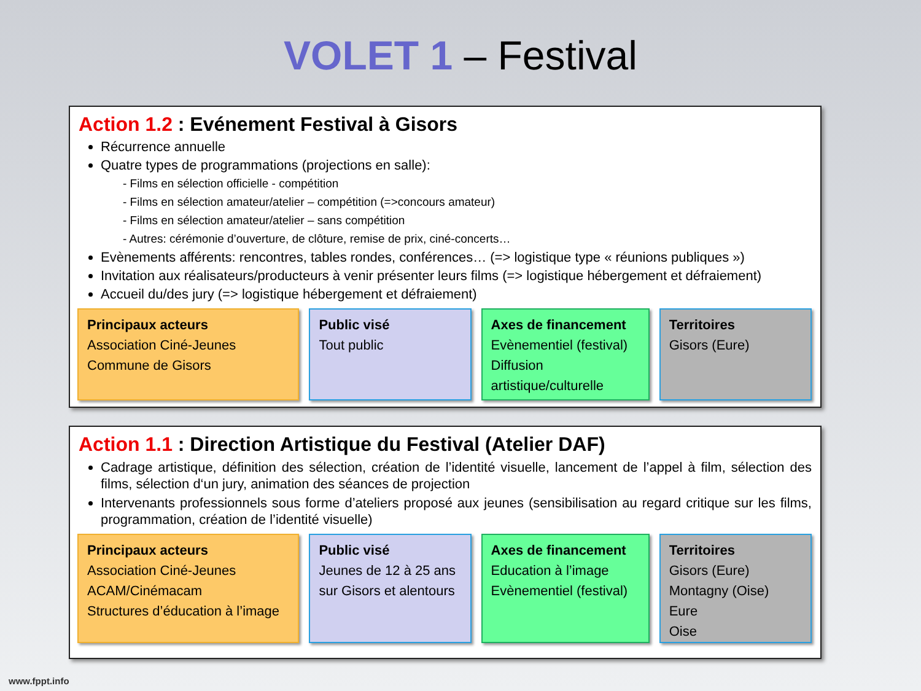VOLET 1 – Festival
Action 1.2 : Evénement Festival à Gisors
Récurrence annuelle
Quatre types de programmations (projections en salle):
- Films en sélection officielle - compétition
- Films en sélection amateur/atelier – compétition (=>concours amateur)
- Films en sélection amateur/atelier – sans compétition
- Autres: cérémonie d’ouverture, de clôture, remise de prix, ciné-concerts…
Evènements afférents: rencontres, tables rondes, conférences… (=> logistique type « réunions publiques »)
Invitation aux réalisateurs/producteurs à venir présenter leurs films (=> logistique hébergement et défraiement)
Accueil du/des jury (=> logistique hébergement et défraiement)
Principaux acteurs
Association Ciné-Jeunes
Commune de Gisors
Public visé
Tout public
Axes de financement
Evènementiel (festival)
Diffusion artistique/culturelle
Territoires
Gisors (Eure)
Action 1.1 : Direction Artistique du Festival (Atelier DAF)
Cadrage artistique, définition des sélection, création de l’identité visuelle, lancement de l’appel à film, sélection des films, sélection d‘un jury, animation des séances de projection
Intervenants professionnels sous forme d’ateliers proposé aux jeunes (sensibilisation au regard critique sur les films, programmation, création de l’identité visuelle)
Principaux acteurs
Association Ciné-Jeunes
ACAM/Cinémacam
Structures d’éducation à l’image
Public visé
Jeunes de 12 à 25 ans sur Gisors et alentours
Axes de financement
Education à l’image
Evènementiel (festival)
Territoires
Gisors (Eure)
Montagny (Oise)
Eure
Oise
www.fppt.info